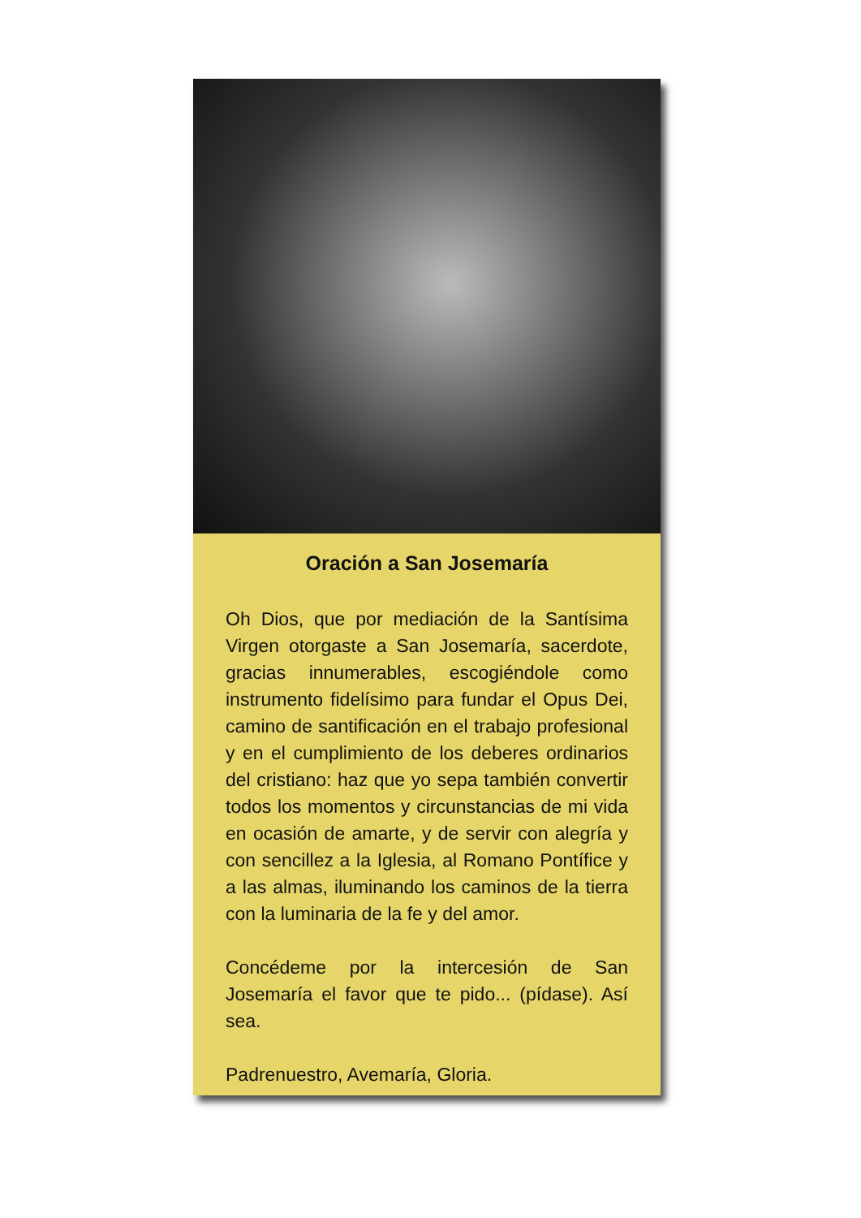Oración a San Josemaría
Oh Dios, que por mediación de la Santísima Virgen otorgaste a San Josemaría, sacerdote, gracias innumerables, escogiéndole como instrumento fidelísimo para fundar el Opus Dei, camino de santificación en el trabajo profesional y en el cumplimiento de los deberes ordinarios del cristiano: haz que yo sepa también convertir todos los momentos y circunstancias de mi vida en ocasión de amarte, y de servir con alegría y con sencillez a la Iglesia, al Romano Pontífice y a las almas, iluminando los caminos de la tierra con la luminaria de la fe y del amor.
Concédeme por la intercesión de San Josemaría el favor que te pido... (pídase). Así sea.
Padrenuestro, Avemaría, Gloria.